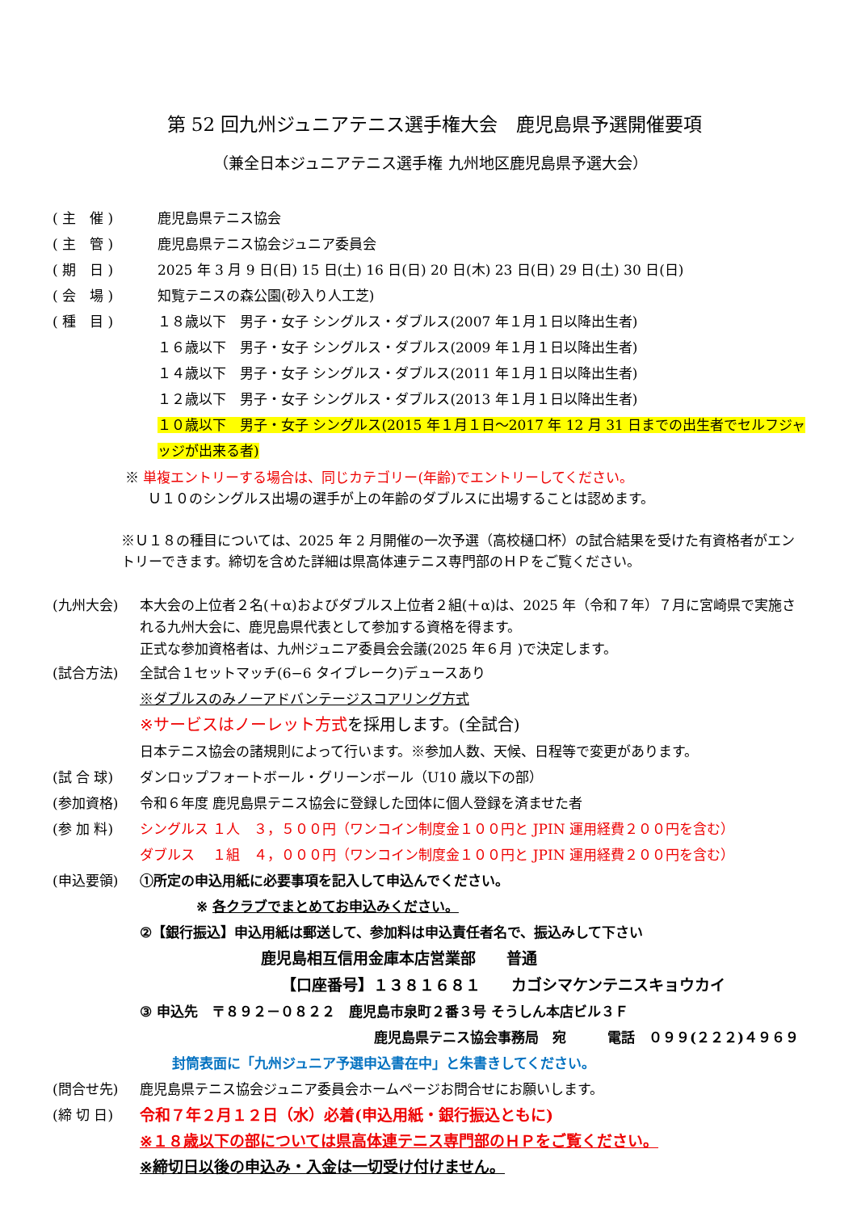第 52 回九州ジュニアテニス選手権大会　鹿児島県予選開催要項
（兼全日本ジュニアテニス選手権 九州地区鹿児島県予選大会）
( 主　催 ) 鹿児島県テニス協会
( 主　管 ) 鹿児島県テニス協会ジュニア委員会
( 期　日 ) 2025 年 3 月 9 日(日) 15 日(土) 16 日(日) 20 日(木) 23 日(日) 29 日(土) 30 日(日)
( 会　場 ) 知覧テニスの森公園(砂入り人工芝)
( 種　目 ) １８歳以下　男子・女子 シングルス・ダブルス(2007 年１月１日以降出生者)
１６歳以下　男子・女子 シングルス・ダブルス(2009 年１月１日以降出生者)
１４歳以下　男子・女子 シングルス・ダブルス(2011 年１月１日以降出生者)
１２歳以下　男子・女子 シングルス・ダブルス(2013 年１月１日以降出生者)
１０歳以下　男子・女子 シングルス(2015 年１月１日～2017 年 12 月 31 日までの出生者でセルフジャッジが出来る者)
※ 単複エントリーする場合は、同じカテゴリー(年齢)でエントリーしてください。
Ｕ１０のシングルス出場の選手が上の年齢のダブルスに出場することは認めます。
※Ｕ１８の種目については、2025 年 2 月開催の一次予選（高校樋口杯）の試合結果を受けた有資格者がエントリーできます。締切を含めた詳細は県高体連テニス専門部のＨＰをご覧ください。
(九州大会) 本大会の上位者２名(＋α)およびダブルス上位者２組(＋α)は、2025 年（令和７年）７月に宮崎県で実施される九州大会に、鹿児島県代表として参加する資格を得ます。
正式な参加資格者は、九州ジュニア委員会会議(2025 年６月 )で決定します。
(試合方法) 全試合１セットマッチ(6−6 タイブレーク)デュースあり
※ダブルスのみノーアドバンテージスコアリング方式
※サービスはノーレット方式を採用します。(全試合)
日本テニス協会の諸規則によって行います。※参加人数、天候、日程等で変更があります。
(試 合 球) ダンロップフォートボール・グリーンボール（U10 歳以下の部）
(参加資格) 令和６年度 鹿児島県テニス協会に登録した団体に個人登録を済ませた者
(参 加 料) シングルス １人　３，５００円（ワンコイン制度金１００円と JPIN 運用経費２００円を含む）
ダブルス　 １組　４，０００円（ワンコイン制度金１００円と JPIN 運用経費２００円を含む）
(申込要領) ①所定の申込用紙に必要事項を記入して申込んでください。
※ 各クラブでまとめてお申込みください。
②【銀行振込】申込用紙は郵送して、参加料は申込責任者名で、振込みして下さい
鹿児島相互信用金庫本店営業部　　普通
【口座番号】１３８１６８１　　カゴシマケンテニスキョウカイ
③ 申込先　〒８９２－０８２２　鹿児島市泉町２番３号 そうしん本店ビル３Ｆ
鹿児島県テニス協会事務局　宛　　　電話　０９９(２２２)４９６９
封筒表面に「九州ジュニア予選申込書在中」と朱書きしてください。
(問合せ先) 鹿児島県テニス協会ジュニア委員会ホームページお問合せにお願いします。
(締 切 日) 令和７年２月１２日（水）必着(申込用紙・銀行振込ともに)
※１８歳以下の部については県高体連テニス専門部のＨＰをご覧ください。
※締切日以後の申込み・入金は一切受け付けません。